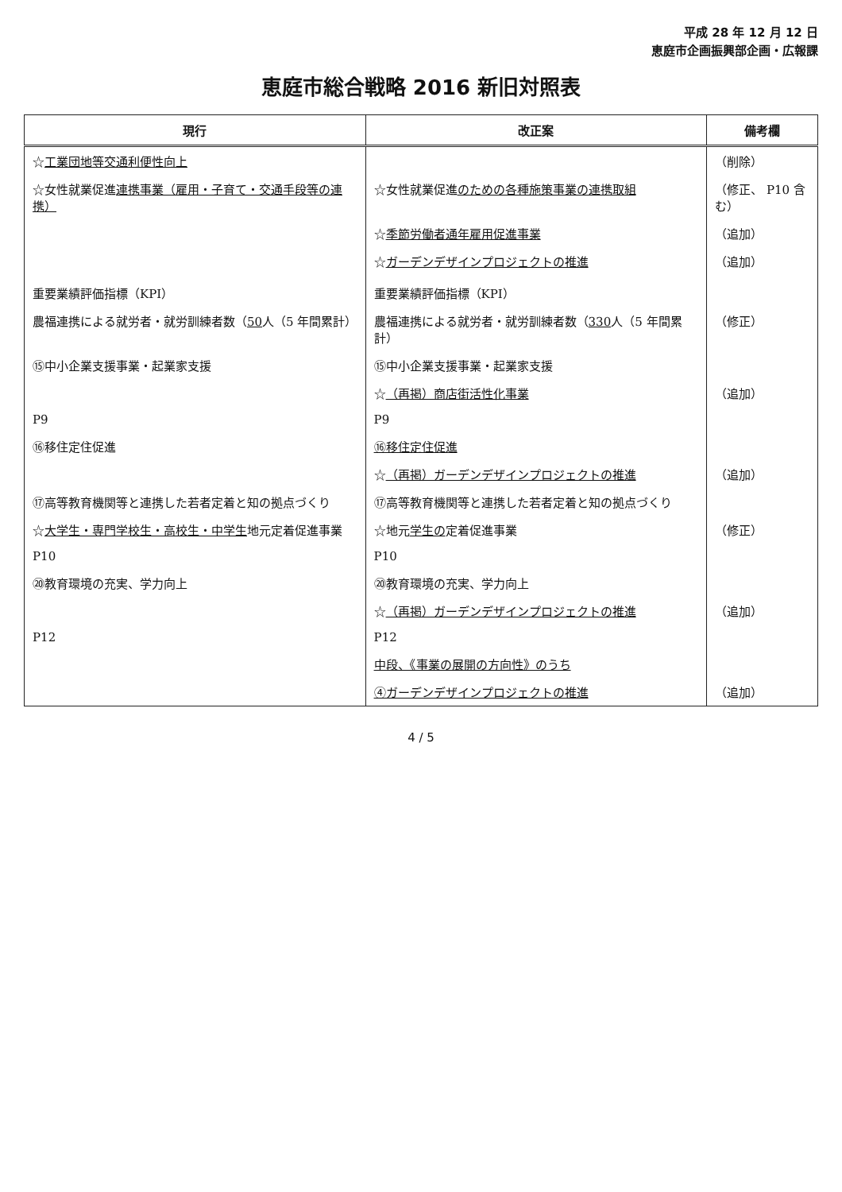平成 28 年 12 月 12 日
恵庭市企画振興部企画・広報課
恵庭市総合戦略 2016 新旧対照表
| 現行 | 改正案 | 備考欄 |
| --- | --- | --- |
| ☆ 工業団地等交通利便性向上 | | （削除） |
| ☆女性就業促進 連携事業（雇用・子育て・交通手段等の連携） | ☆女性就業促進 のための各種施策事業の連携取組 | （修正、 P10 含む） |
| | ☆ 季節労働者通年雇用促進事業 | （追加） |
| | ☆ ガーデンデザインプロジェクトの推進 | （追加） |
| 重要業績評価指標（KPI） | 重要業績評価指標（KPI） | |
| 農福連携による就労者・就労訓練者数（ 50 人（5 年間累計） | 農福連携による就労者・就労訓練者数（ 330 人（5 年間累計） | （修正） |
| ⑮中小企業支援事業・起業家支援 | ⑮中小企業支援事業・起業家支援 | |
| | ☆ （再掲）商店街活性化事業 | （追加） |
| P9 | P9 | |
| ⑯移住定住促進 | ⑯移住定住促進 | |
| | ☆ （再掲）ガーデンデザインプロジェクトの推進 | （追加） |
| ⑰高等教育機関等と連携した若者定着と知の拠点づくり | ⑰高等教育機関等と連携した若者定着と知の拠点づくり | |
| ☆ 大学生・専門学校生・高校生・中学生 地元定着促進事業 | ☆地元 学生の 定着促進事業 | （修正） |
| P10 | P10 | |
| ⑳教育環境の充実、学力向上 | ⑳教育環境の充実、学力向上 | |
| | ☆ （再掲）ガーデンデザインプロジェクトの推進 | （追加） |
| P12 | P12 | |
| | 中段、《事業の展開の方向性》のうち | |
| | ④ガーデンデザインプロジェクトの推進 | （追加） |
4 / 5